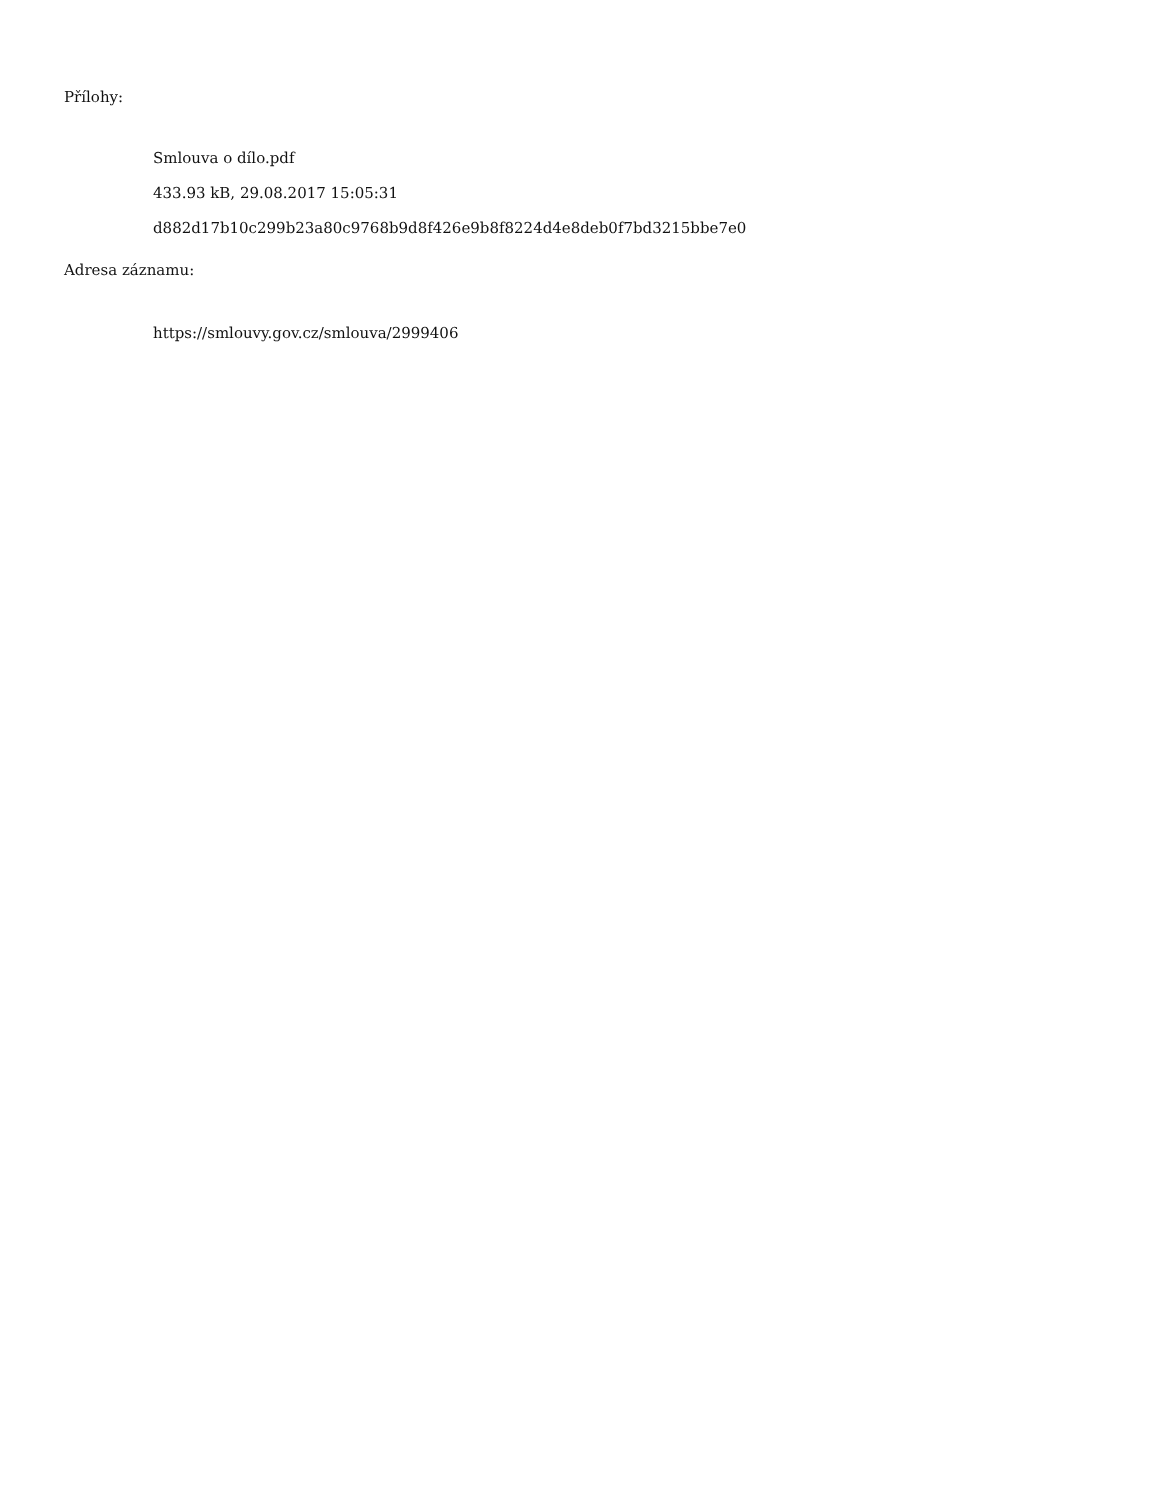Přílohy:
Smlouva o dílo.pdf
433.93 kB, 29.08.2017 15:05:31
d882d17b10c299b23a80c9768b9d8f426e9b8f8224d4e8deb0f7bd3215bbe7e0
Adresa záznamu:
https://smlouvy.gov.cz/smlouva/2999406